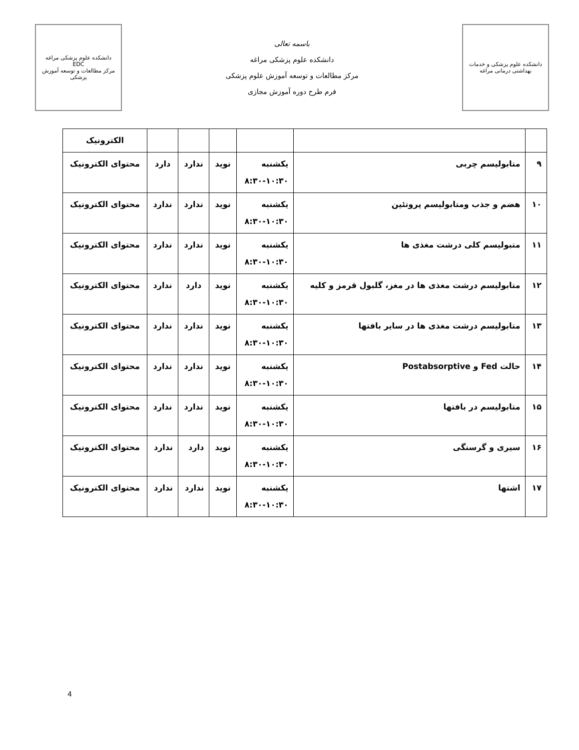دانشکده علوم پزشکی مراغه
EDC
مرکز مطالعات و توسعه آموزش پزشکی
باسمه تعالی
دانشکده علوم پزشکی مراغه
مرکز مطالعات و توسعه آموزش علوم پزشکی
فرم طرح دوره آموزش مجازی
دانشکده علوم پزشکی و خدمات بهداشتی درمانی مراغه
| | | | | | | الکترونیک |
| ۹ | متابولیسم چربی | یکشنبه ۸:۳۰-۱۰:۳۰ | نوید | ندارد | دارد | محتوای الکترونیک |
| ۱۰ | هضم و جذب ومتابولیسم پروتئین | یکشنبه ۸:۳۰-۱۰:۳۰ | نوید | ندارد | ندارد | محتوای الکترونیک |
| ۱۱ | متبولیسم کلی درشت مغذی ها | یکشنبه ۸:۳۰-۱۰:۳۰ | نوید | ندارد | ندارد | محتوای الکترونیک |
| ۱۲ | متابولیسم درشت مغذی ها در مغز، گلبول قرمز و کلیه | یکشنبه ۸:۳۰-۱۰:۳۰ | نوید | دارد | ندارد | محتوای الکترونیک |
| ۱۳ | متابولیسم درشت مغذی ها در سایر بافتها | یکشنبه ۸:۳۰-۱۰:۳۰ | نوید | ندارد | ندارد | محتوای الکترونیک |
| ۱۴ | حالت Fed و Postabsorptive | یکشنبه ۸:۳۰-۱۰:۳۰ | نوید | ندارد | ندارد | محتوای الکترونیک |
| ۱۵ | متابولیسم در بافتها | یکشنبه ۸:۳۰-۱۰:۳۰ | نوید | ندارد | ندارد | محتوای الکترونیک |
| ۱۶ | سیری و گرسنگی | یکشنبه ۸:۳۰-۱۰:۳۰ | نوید | دارد | ندارد | محتوای الکترونیک |
| ۱۷ | اشتها | یکشنبه ۸:۳۰-۱۰:۳۰ | نوید | ندارد | ندارد | محتوای الکترونیک |
4